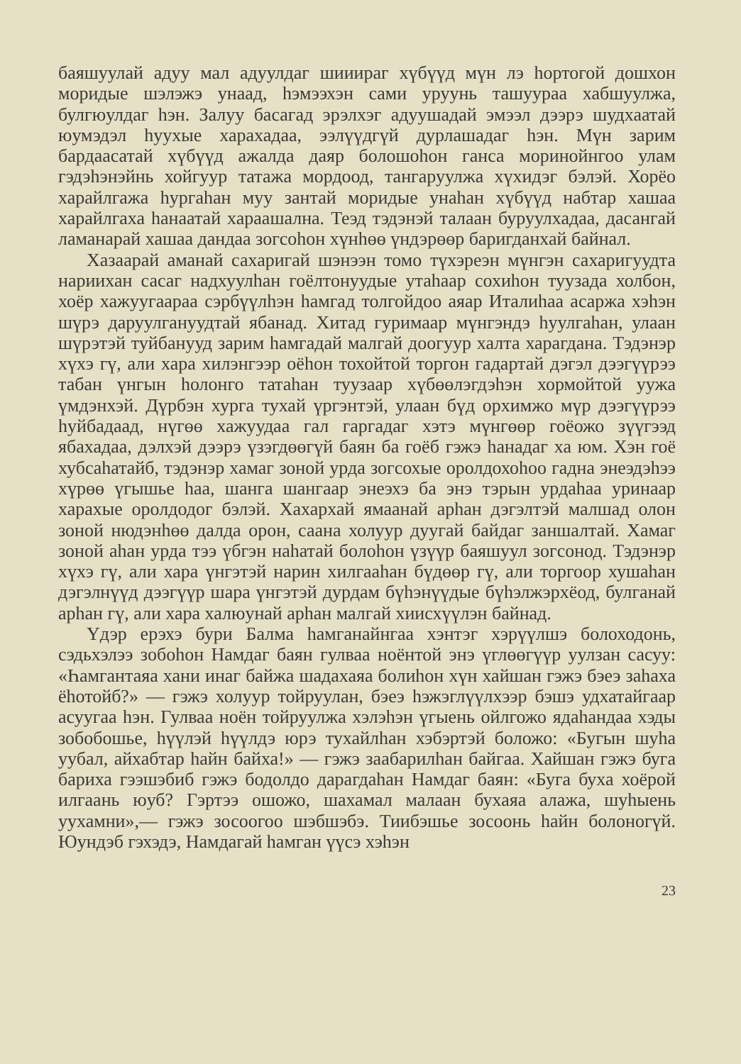баяшуулай адуу мал адуулдаг шииираг хүбүүд мүн лэ һортогой дошхон моридые шэлэжэ унаад, һэмээхэн сами уруунь ташуураа хабшуулжа, булгюулдаг һэн. Залуу басагад эрэлхэг адуушадай эмээл дээрэ шудхаатай юумэдэл һуухые харахадаа, ээлүүдгүй дурлашадаг һэн. Мүн зарим бардаасатай хүбүүд ажалда даяр болошоһон ганса моринойнгоо улам гэдэһэнэйнь хойгуур татажа мордоод, тангаруулжа хүхидэг бэлэй. Хорёо харайлгажа һургаһан муу зантай моридые унаһан хүбүүд набтар хашаа харайлгаха һанаатай хараашална. Теэд тэдэнэй талаан буруулхадаа, дасангай ламанарай хашаа дандаа зогсоһон хүнһөө үндэрөөр баригданхай байнал.
Хазаарай аманай сахаригай шэнээн томо түхэреэн мүнгэн сахаригуудта нариихан сасаг надхуулһан гоёлтонуудые утаһаар сохиһон туузада холбон, хоёр хажуугаараа сэрбүүлһэн һамгад толгойдоо аяар Италиһаа асаржа хэһэн шүрэ даруулгануудтай ябанад. Хитад гуримаар мүнгэндэ һуулгаһан, улаан шүрэтэй туйбанууд зарим һамгадай малгай доогуур халта харагдана. Тэдэнэр хүхэ гү, али хара хилэнгээр оёһон тохойтой торгон гадартай дэгэл дээгүүрээ табан үнгын һолонго татаһан туузаар хүбөөлэгдэһэн хормойтой ууж­а үмдэнхэй. Дүрбэн хурга тухай үргэнтэй, улаан бүд орхимжо мүр дээгүүрээ һуйбадаад, нүгөө хажуудаа гал гаргадаг хэтэ мүнгөөр гоёожо зүүгээд ябахадаа, дэлхэй дээрэ үзэгдөөгүй баян ба гоёб гэжэ һанадаг ха юм. Хэн гоё хубсаһатайб, тэдэнэр хамаг зоной урда зогсохые оролдохоһоо гадна энеэдэһээ хүрөө үгышье һаа, шанга шангаар энеэхэ ба энэ тэрын урдаһаа уринаар харахые оролдодог бэлэй. Хахархай ямаанай арһан дэгэлтэй малшад олон зоной нюдэнһөө далда орон, саана холуур дуугай байдаг заншалтай. Хамаг зоной аһан урда тээ үбгэн наһатай болоһон үзүүр баяшуул зогсонод. Тэдэнэр хүхэ гү, али хара үнгэтэй нарин хилгааһан бүдөөр гү, али торгоор хушаһан дэгэлнүүд дээгүүр шара үнгэтэй дурдам бүһэнүүдые бүһэлжэрхёод, булганай арһан гү, али хара халюунай арһан малгай хиисхүүлэн байнад.
Үдэр ерэхэ бури Балма һамганайнгаа хэнтэг хэрүүлшэ болоходонь, сэдьхэлээ зобоһон Намдаг баян гулваа ноёнтой энэ үглөөгүүр уулзан сасуу: «Һамгантаяа хани инаг байжа шадахаяа болиһон хүн хайшан гэжэ бэеэ заһаха ёһотойб?» — гэжэ холуур тойруулан, бэеэ һэжэглүүлхээр бэшэ удхатайгаар асуугаа һэн. Гулваа ноён тойруулжа хэлэһэн үгыень ойлгожо ядаһандаа хэды зобобошье, һүүлэй һүүлдэ юрэ тухайлһан хэбэртэй боложо: «Бугын шуһа уубал, айхабтар һайн байха!» — гэжэ заабарилһан байгаа. Хайшан гэжэ буга бариха гээшэбиб гэжэ бодолдо дарагдаһан Намдаг баян: «Буга буха хоёрой илгаань юуб? Гэртээ ошожо, шахамал малаан бухаяа алажа, шуһыень уухамни»,— гэжэ зосоогоо шэбшэбэ. Тиибэшье зосоонь һайн болоногүй. Юундэб гэхэдэ, Намдагай һамган үүсэ хэһэн
23